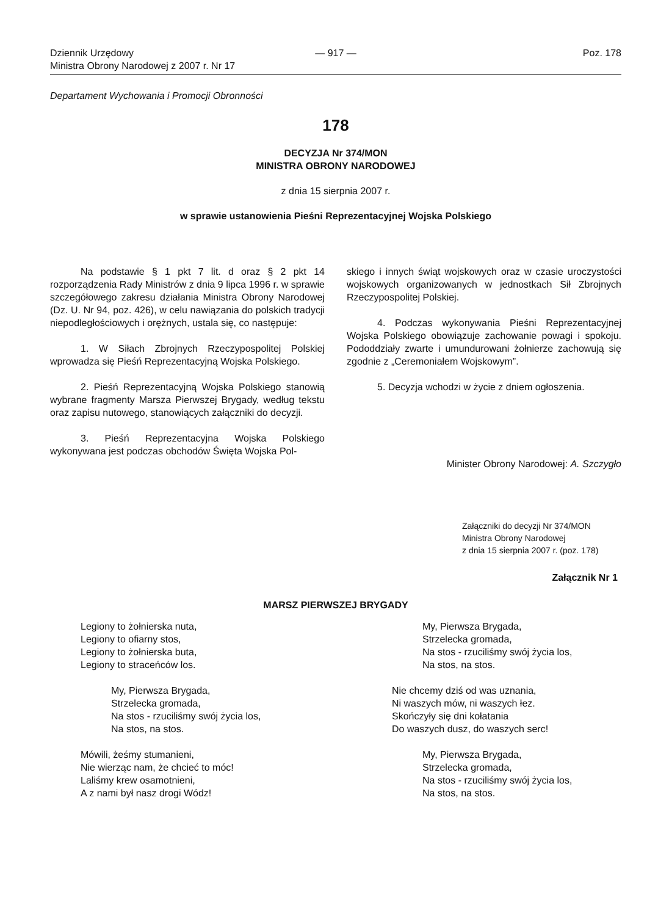Dziennik Urzędowy
Ministra Obrony Narodowej z 2007 r. Nr 17
— 917 — Poz. 178
Departament Wychowania i Promocji Obronności
178
DECYZJA Nr 374/MON
MINISTRA OBRONY NARODOWEJ
z dnia 15 sierpnia 2007 r.
w sprawie ustanowienia Pieśni Reprezentacyjnej Wojska Polskiego
Na podstawie § 1 pkt 7 lit. d oraz § 2 pkt 14 rozporządzenia Rady Ministrów z dnia 9 lipca 1996 r. w sprawie szczegółowego zakresu działania Ministra Obrony Narodowej (Dz. U. Nr 94, poz. 426), w celu nawiązania do polskich tradycji niepodległościowych i orężnych, ustala się, co następuje:
1. W Siłach Zbrojnych Rzeczypospolitej Polskiej wprowadza się Pieśń Reprezentacyjną Wojska Polskiego.
2. Pieśń Reprezentacyjną Wojska Polskiego stanowią wybrane fragmenty Marsza Pierwszej Brygady, według tekstu oraz zapisu nutowego, stanowiących załączniki do decyzji.
3. Pieśń Reprezentacyjna Wojska Polskiego wykonywana jest podczas obchodów Święta Wojska Pol-
skiego i innych świąt wojskowych oraz w czasie uroczystości wojskowych organizowanych w jednostkach Sił Zbrojnych Rzeczypospolitej Polskiej.
4. Podczas wykonywania Pieśni Reprezentacyjnej Wojska Polskiego obowiązuje zachowanie powagi i spokoju. Pododdziały zwarte i umundurowani żołnierze zachowują się zgodnie z „Ceremoniałem Wojskowym”.
5. Decyzja wchodzi w życie z dniem ogłoszenia.
Minister Obrony Narodowej: A. Szczygło
Załączniki do decyzji Nr 374/MON
Ministra Obrony Narodowej
z dnia 15 sierpnia 2007 r. (poz. 178)
Załącznik Nr 1
MARSZ PIERWSZEJ BRYGADY
Legiony to żołnierska nuta,
Legiony to ofiarny stos,
Legiony to żołnierska buta,
Legiony to straceńców los.
My, Pierwsza Brygada,
Strzelecka gromada,
Na stos - rzuciliśmy swój życia los,
Na stos, na stos.
Mówili, żeśmy stumanieni,
Nie wierząc nam, że chcieć to móc!
Laliśmy krew osamotnieni,
A z nami był nasz drogi Wódz!
My, Pierwsza Brygada,
Strzelecka gromada,
Na stos - rzuciliśmy swój życia los,
Na stos, na stos.
Nie chcemy dziś od was uznania,
Ni waszych mów, ni waszych łez.
Skończyły się dni kołatania
Do waszych dusz, do waszych serc!
My, Pierwsza Brygada,
Strzelecka gromada,
Na stos - rzuciliśmy swój życia los,
Na stos, na stos.